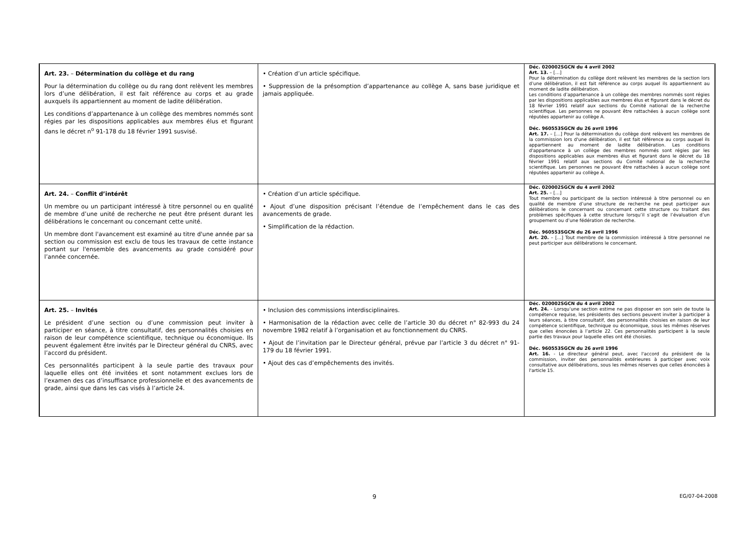| Art. 23. – Détermination du collège et du rang Pour la détermination du collège ou du rang dont relèvent les membres lors d’une délibération, il est fait référence au corps et au grade auxquels ils appartiennent au moment de ladite délibération. Les conditions d’appartenance à un collège des membres nommés sont régies par les dispositions applicables aux membres élus et figurant dans le décret n<sup>o</sup> 91-178 du 18 février 1991 susvisé. | • Création d’un article spécifique. • Suppression de la présomption d’appartenance au collège A, sans base juridique et jamais appliquée. | Déc. 020002SGCN du 4 avril 2002 Art. 13. – […] Pour la détermination du collège dont relèvent les membres de la section lors d’une délibération, il est fait référence au corps auquel ils appartiennent au moment de ladite délibération. Les conditions d’appartenance à un collège des membres nommés sont régies par les dispositions applicables aux membres élus et figurant dans le décret du 18 février 1991 relatif aux sections du Comité national de la recherche scientifique. Les personnes ne pouvant être rattachées à aucun collège sont réputées appartenir au collège A. Déc. 960553SGCN du 26 avril 1996 Art. 17. – […] Pour la détermination du collège dont relèvent les membres de la commission lors d'une délibération, il est fait référence au corps auquel ils appartiennent au moment de ladite délibération. Les conditions d'appartenance à un collège des membres nommés sont régies par les dispositions applicables aux membres élus et figurant dans le décret du 18 février 1991 relatif aux sections du Comité national de la recherche scientifique. Les personnes ne pouvant être rattachées à aucun collège sont réputées appartenir au collège A. |
| Art. 24. – Conflit d’intérêt Un membre ou un participant intéressé à titre personnel ou en qualité de membre d’une unité de recherche ne peut être présent durant les délibérations le concernant ou concernant cette unité. Un membre dont l'avancement est examiné au titre d'une année par sa section ou commission est exclu de tous les travaux de cette instance portant sur l'ensemble des avancements au grade considéré pour l’année concernée. | • Création d’un article spécifique. • Ajout d’une disposition précisant l’étendue de l’empêchement dans le cas des avancements de grade. • Simplification de la rédaction. | Déc. 020002SGCN du 4 avril 2002 Art. 25. – […] Tout membre ou participant de la section intéressé à titre personnel ou en qualité de membre d’une structure de recherche ne peut participer aux délibérations le concernant ou concernant cette structure ou traitant des problèmes spécifiques à cette structure lorsqu’il s’agit de l’évaluation d’un groupement ou d’une fédération de recherche. Déc. 960553SGCN du 26 avril 1996 Art. 20. – […] Tout membre de la commission intéressé à titre personnel ne peut participer aux délibérations le concernant. |
| Art. 25. – Invités Le président d’une section ou d’une commission peut inviter à participer en séance, à titre consultatif, des personnalités choisies en raison de leur compétence scientifique, technique ou économique. Ils peuvent également être invités par le Directeur général du CNRS, avec l’accord du président. Ces personnalités participent à la seule partie des travaux pour laquelle elles ont été invitées et sont notamment exclues lors de l’examen des cas d’insuffisance professionnelle et des avancements de grade, ainsi que dans les cas visés à l’article 24. | • Inclusion des commissions interdisciplinaires. • Harmonisation de la rédaction avec celle de l’article 30 du décret n° 82-993 du 24 novembre 1982 relatif à l’organisation et au fonctionnement du CNRS. • Ajout de l’invitation par le Directeur général, prévue par l’article 3 du décret n° 91-179 du 18 février 1991. • Ajout des cas d’empêchements des invités. | Déc. 020002SGCN du 4 avril 2002 Art. 24. - Lorsqu’une section estime ne pas disposer en son sein de toute la compétence requise, les présidents des sections peuvent inviter à participer à leurs séances, à titre consultatif, des personnalités choisies en raison de leur compétence scientifique, technique ou économique, sous les mêmes réserves que celles énoncées à l’article 22. Ces personnalités participent à la seule partie des travaux pour laquelle elles ont été choisies. Déc. 960553SGCN du 26 avril 1996 Art. 16. - Le directeur général peut, avec l'accord du président de la commission, inviter des personnalités extérieures à participer avec voix consultative aux délibérations, sous les mêmes réserves que celles énoncées à l'article 15. |
9 EG/07-04-2008